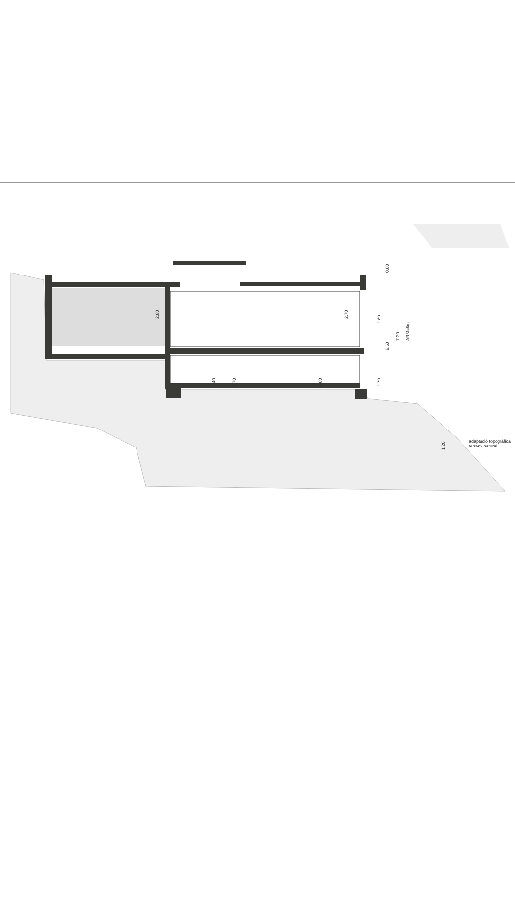2.80
2.70
2.40
2.70
2.60
2.80
2.70
0.60
6.60
7.20
ARM=8m.
1.20
adaptació topogràfica
terreny natural